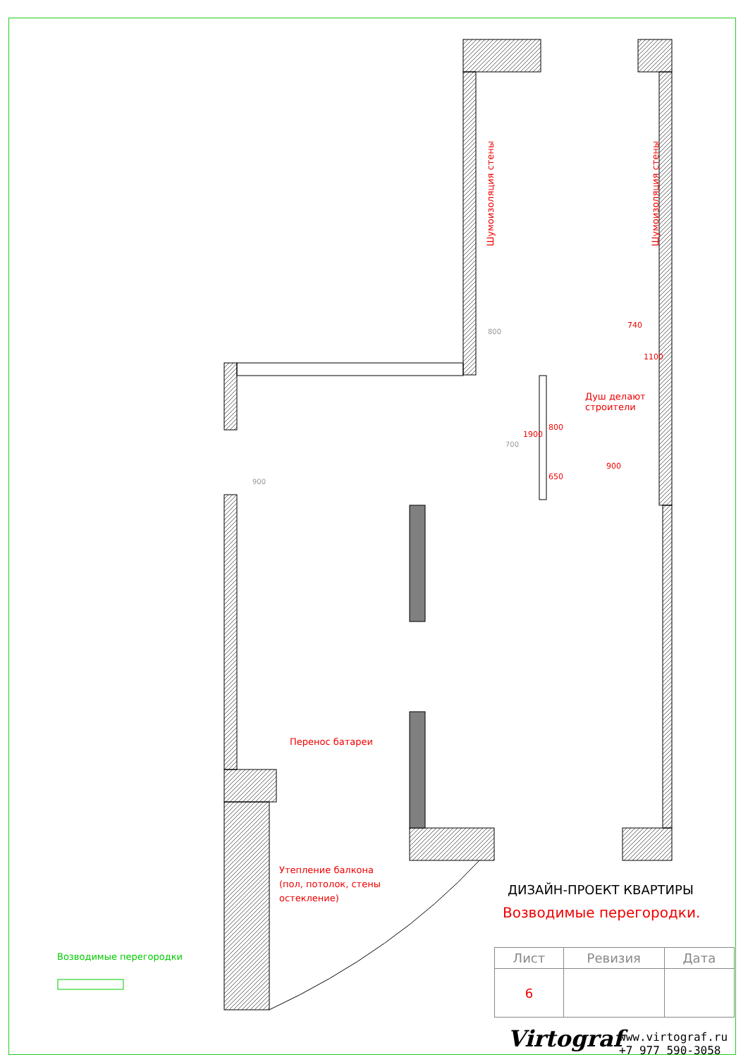Шумоизоляция стены
Шумоизоляция стены
800
700
900
740
1100
1900
800
650
900
Душ делают
строители
Перенос батареи
Утепление балкона
(пол, потолок, стены
остекление)
Возводимые перегородки
ДИЗАЙН-ПРОЕКТ КВАРТИРЫ
Возводимые перегородки.
| Лист | Ревизия | Дата |
| 6 | | |
Virtograf
www.virtograf.ru
+7 977 590-3058